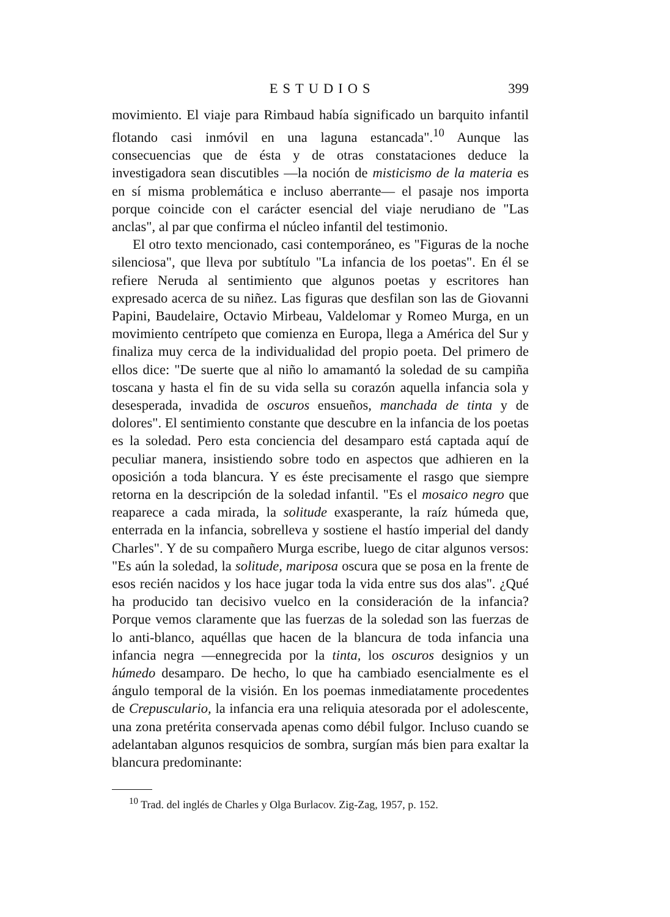ESTUDIOS 399
movimiento. El viaje para Rimbaud había significado un barquito infantil flotando casi inmóvil en una laguna estancada".<sup>10</sup> Aunque las consecuencias que de ésta y de otras constataciones deduce la investigadora sean discutibles —la noción de misticismo de la materia es en sí misma problemática e incluso aberrante— el pasaje nos importa porque coincide con el carácter esencial del viaje nerudiano de "Las anclas", al par que confirma el núcleo infantil del testimonio.
El otro texto mencionado, casi contemporáneo, es "Figuras de la noche silenciosa", que lleva por subtítulo "La infancia de los poetas". En él se refiere Neruda al sentimiento que algunos poetas y escritores han expresado acerca de su niñez. Las figuras que desfilan son las de Giovanni Papini, Baudelaire, Octavio Mirbeau, Valdelomar y Romeo Murga, en un movimiento centrípeto que comienza en Europa, llega a América del Sur y finaliza muy cerca de la individualidad del propio poeta. Del primero de ellos dice: "De suerte que al niño lo amamantó la soledad de su campiña toscana y hasta el fin de su vida sella su corazón aquella infancia sola y desesperada, invadida de oscuros ensueños, manchada de tinta y de dolores". El sentimiento constante que descubre en la infancia de los poetas es la soledad. Pero esta conciencia del desamparo está captada aquí de peculiar manera, insistiendo sobre todo en aspectos que adhieren en la oposición a toda blancura. Y es éste precisamente el rasgo que siempre retorna en la descripción de la soledad infantil. "Es el mosaico negro que reaparece a cada mirada, la solitude exasperante, la raíz húmeda que, enterrada en la infancia, sobrelleva y sostiene el hastío imperial del dandy Charles". Y de su compañero Murga escribe, luego de citar algunos versos: "Es aún la soledad, la solitude, mariposa oscura que se posa en la frente de esos recién nacidos y los hace jugar toda la vida entre sus dos alas". ¿Qué ha producido tan decisivo vuelco en la consideración de la infancia? Porque vemos claramente que las fuerzas de la soledad son las fuerzas de lo anti-blanco, aquéllas que hacen de la blancura de toda infancia una infancia negra —ennegrecida por la tinta, los oscuros designios y un húmedo desamparo. De hecho, lo que ha cambiado esencialmente es el ángulo temporal de la visión. En los poemas inmediatamente procedentes de Crepusculario, la infancia era una reliquia atesorada por el adolescente, una zona pretérita conservada apenas como débil fulgor. Incluso cuando se adelantaban algunos resquicios de sombra, surgían más bien para exaltar la blancura predominante:
<sup>10</sup> Trad. del inglés de Charles y Olga Burlacov. Zig-Zag, 1957, p. 152.